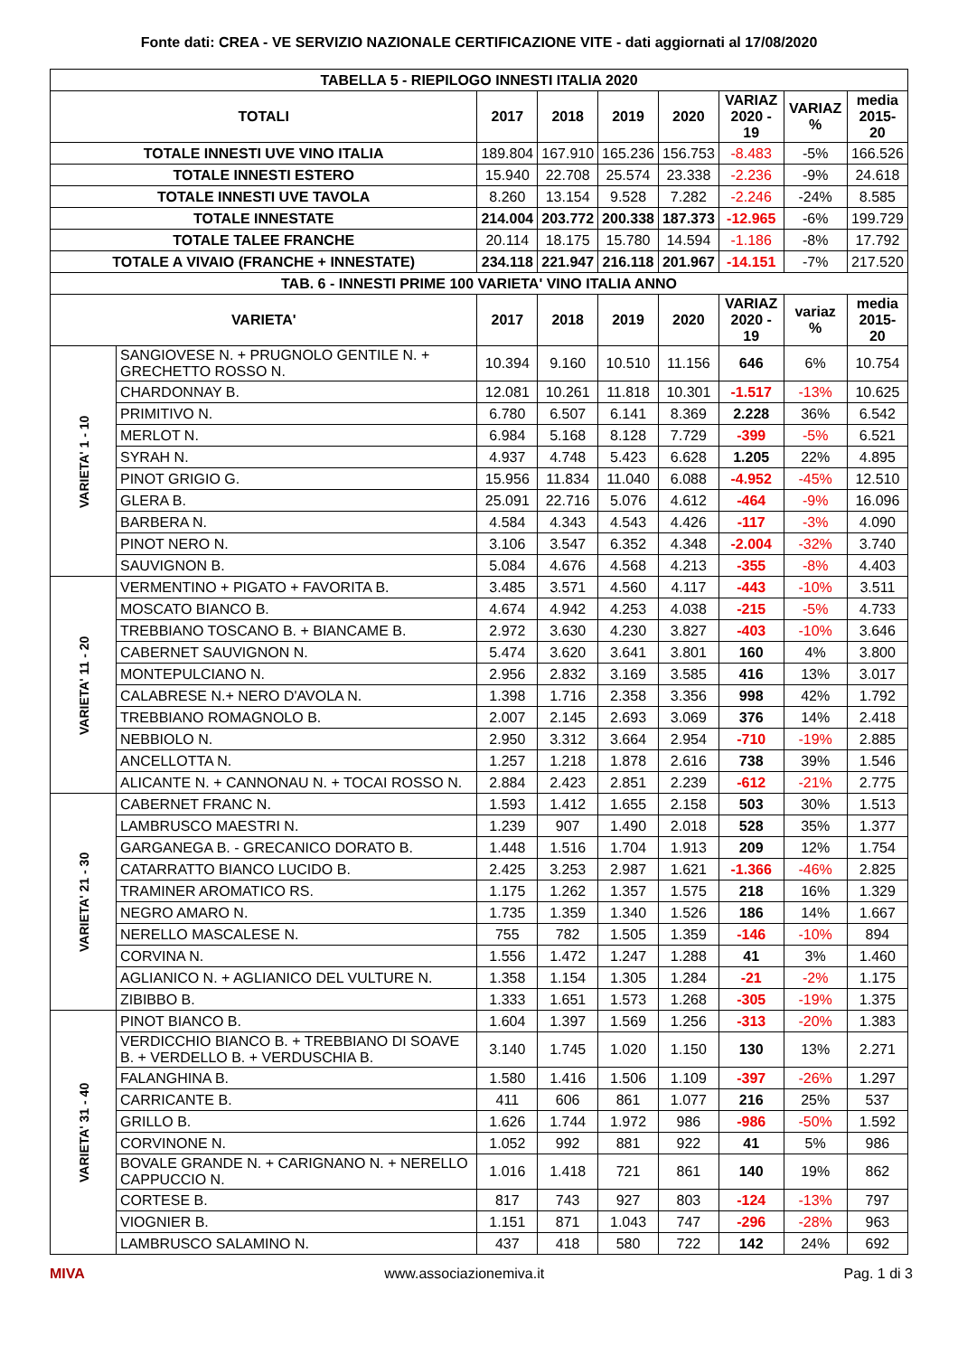Fonte dati: CREA - VE SERVIZIO NAZIONALE CERTIFICAZIONE VITE - dati aggiornati al 17/08/2020
| TABELLA 5 - RIEPILOGO INNESTI ITALIA 2020 | | | | | | | | |
| --- | --- | --- | --- | --- | --- | --- | --- | --- |
| TOTALI | | 2017 | 2018 | 2019 | 2020 | VARIAZ 2020 - 19 | VARIAZ % | media 2015-20 |
| TOTALE INNESTI UVE VINO ITALIA | | 189.804 | 167.910 | 165.236 | 156.753 | -8.483 | -5% | 166.526 |
| TOTALE INNESTI ESTERO | | 15.940 | 22.708 | 25.574 | 23.338 | -2.236 | -9% | 24.618 |
| TOTALE INNESTI UVE TAVOLA | | 8.260 | 13.154 | 9.528 | 7.282 | -2.246 | -24% | 8.585 |
| TOTALE INNESTATE | | 214.004 | 203.772 | 200.338 | 187.373 | -12.965 | -6% | 199.729 |
| TOTALE TALEE FRANCHE | | 20.114 | 18.175 | 15.780 | 14.594 | -1.186 | -8% | 17.792 |
| TOTALE A VIVAIO (FRANCHE + INNESTATE) | | 234.118 | 221.947 | 216.118 | 201.967 | -14.151 | -7% | 217.520 |
| TAB. 6 - INNESTI PRIME 100 VARIETA' VINO ITALIA ANNO | | | | | | | | |
| VARIETA' | | 2017 | 2018 | 2019 | 2020 | VARIAZ 2020 - 19 | variaz % | media 2015-20 |
| VARIETA' 1 - 10 | SANGIOVESE N. + PRUGNOLO GENTILE N. + GRECHETTO ROSSO N. | 10.394 | 9.160 | 10.510 | 11.156 | 646 | 6% | 10.754 |
| | CHARDONNAY B. | 12.081 | 10.261 | 11.818 | 10.301 | -1.517 | -13% | 10.625 |
| | PRIMITIVO N. | 6.780 | 6.507 | 6.141 | 8.369 | 2.228 | 36% | 6.542 |
| | MERLOT N. | 6.984 | 5.168 | 8.128 | 7.729 | -399 | -5% | 6.521 |
| | SYRAH N. | 4.937 | 4.748 | 5.423 | 6.628 | 1.205 | 22% | 4.895 |
| | PINOT GRIGIO G. | 15.956 | 11.834 | 11.040 | 6.088 | -4.952 | -45% | 12.510 |
| | GLERA B. | 25.091 | 22.716 | 5.076 | 4.612 | -464 | -9% | 16.096 |
| | BARBERA N. | 4.584 | 4.343 | 4.543 | 4.426 | -117 | -3% | 4.090 |
| | PINOT NERO N. | 3.106 | 3.547 | 6.352 | 4.348 | -2.004 | -32% | 3.740 |
| | SAUVIGNON B. | 5.084 | 4.676 | 4.568 | 4.213 | -355 | -8% | 4.403 |
| VARIETA' 11 - 20 | VERMENTINO + PIGATO + FAVORITA B. | 3.485 | 3.571 | 4.560 | 4.117 | -443 | -10% | 3.511 |
| | MOSCATO BIANCO B. | 4.674 | 4.942 | 4.253 | 4.038 | -215 | -5% | 4.733 |
| | TREBBIANO TOSCANO B. + BIANCAME B. | 2.972 | 3.630 | 4.230 | 3.827 | -403 | -10% | 3.646 |
| | CABERNET SAUVIGNON N. | 5.474 | 3.620 | 3.641 | 3.801 | 160 | 4% | 3.800 |
| | MONTEPULCIANO N. | 2.956 | 2.832 | 3.169 | 3.585 | 416 | 13% | 3.017 |
| | CALABRESE N.+ NERO D'AVOLA N. | 1.398 | 1.716 | 2.358 | 3.356 | 998 | 42% | 1.792 |
| | TREBBIANO ROMAGNOLO B. | 2.007 | 2.145 | 2.693 | 3.069 | 376 | 14% | 2.418 |
| | NEBBIOLO N. | 2.950 | 3.312 | 3.664 | 2.954 | -710 | -19% | 2.885 |
| | ANCELLOTTA N. | 1.257 | 1.218 | 1.878 | 2.616 | 738 | 39% | 1.546 |
| | ALICANTE N. + CANNONAU N. + TOCAI ROSSO N. | 2.884 | 2.423 | 2.851 | 2.239 | -612 | -21% | 2.775 |
| VARIETA' 21 - 30 | CABERNET FRANC N. | 1.593 | 1.412 | 1.655 | 2.158 | 503 | 30% | 1.513 |
| | LAMBRUSCO MAESTRI N. | 1.239 | 907 | 1.490 | 2.018 | 528 | 35% | 1.377 |
| | GARGANEGA B. - GRECANICO DORATO B. | 1.448 | 1.516 | 1.704 | 1.913 | 209 | 12% | 1.754 |
| | CATARRATTO BIANCO LUCIDO B. | 2.425 | 3.253 | 2.987 | 1.621 | -1.366 | -46% | 2.825 |
| | TRAMINER AROMATICO RS. | 1.175 | 1.262 | 1.357 | 1.575 | 218 | 16% | 1.329 |
| | NEGRO AMARO N. | 1.735 | 1.359 | 1.340 | 1.526 | 186 | 14% | 1.667 |
| | NERELLO MASCALESE N. | 755 | 782 | 1.505 | 1.359 | -146 | -10% | 894 |
| | CORVINA N. | 1.556 | 1.472 | 1.247 | 1.288 | 41 | 3% | 1.460 |
| | AGLIANICO N. + AGLIANICO DEL VULTURE N. | 1.358 | 1.154 | 1.305 | 1.284 | -21 | -2% | 1.175 |
| | ZIBIBBO B. | 1.333 | 1.651 | 1.573 | 1.268 | -305 | -19% | 1.375 |
| VARIETA' 31 - 40 | PINOT BIANCO B. | 1.604 | 1.397 | 1.569 | 1.256 | -313 | -20% | 1.383 |
| | VERDICCHIO BIANCO B. + TREBBIANO DI SOAVE B. + VERDELLO B. + VERDUSCHIA B. | 3.140 | 1.745 | 1.020 | 1.150 | 130 | 13% | 2.271 |
| | FALANGHINA B. | 1.580 | 1.416 | 1.506 | 1.109 | -397 | -26% | 1.297 |
| | CARRICANTE B. | 411 | 606 | 861 | 1.077 | 216 | 25% | 537 |
| | GRILLO B. | 1.626 | 1.744 | 1.972 | 986 | -986 | -50% | 1.592 |
| | CORVINONE N. | 1.052 | 992 | 881 | 922 | 41 | 5% | 986 |
| | BOVALE GRANDE N. + CARIGNANO N. + NERELLO CAPPUCCIO N. | 1.016 | 1.418 | 721 | 861 | 140 | 19% | 862 |
| | CORTESE B. | 817 | 743 | 927 | 803 | -124 | -13% | 797 |
| | VIOGNIER B. | 1.151 | 871 | 1.043 | 747 | -296 | -28% | 963 |
| | LAMBRUSCO SALAMINO N. | 437 | 418 | 580 | 722 | 142 | 24% | 692 |
MIVA www.associazionemiva.it Pag. 1 di 3